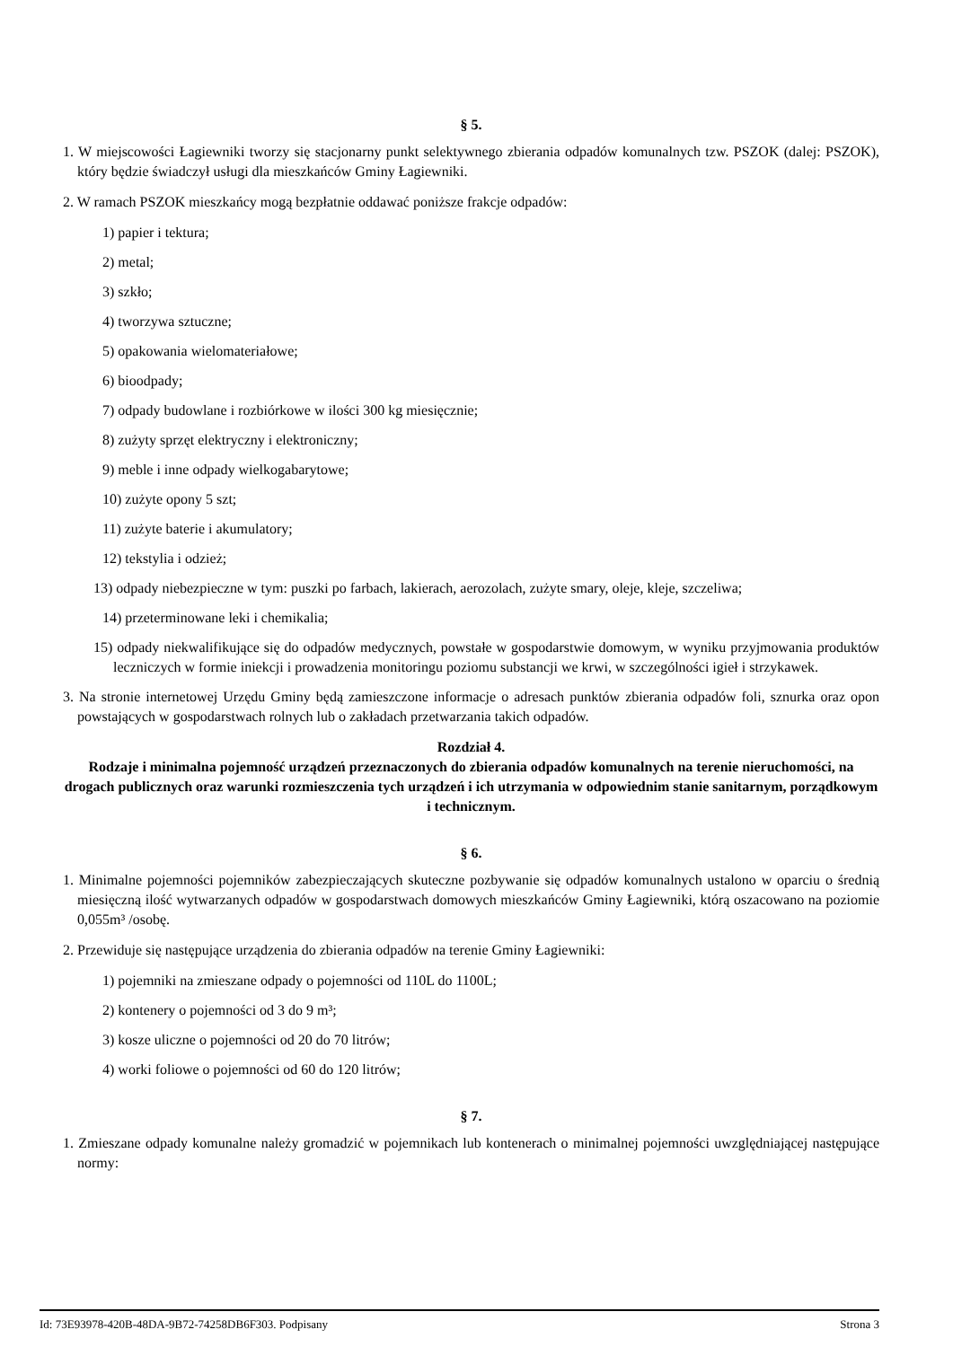§ 5.
1. W miejscowości Łagiewniki tworzy się stacjonarny punkt selektywnego zbierania odpadów komunalnych tzw. PSZOK (dalej: PSZOK), który będzie świadczył usługi dla mieszkańców Gminy Łagiewniki.
2. W ramach PSZOK mieszkańcy mogą bezpłatnie oddawać poniższe frakcje odpadów:
1) papier i tektura;
2) metal;
3) szkło;
4) tworzywa sztuczne;
5) opakowania wielomateriałowe;
6) bioodpady;
7) odpady budowlane i rozbiórkowe w ilości 300 kg miesięcznie;
8) zużyty sprzęt elektryczny i elektroniczny;
9) meble i inne odpady wielkogabarytowe;
10) zużyte opony 5 szt;
11) zużyte baterie i akumulatory;
12) tekstylia i odzież;
13) odpady niebezpieczne w tym: puszki po farbach, lakierach, aerozolach, zużyte smary, oleje, kleje, szczeliwa;
14) przeterminowane leki i chemikalia;
15) odpady niekwalifikujące się do odpadów medycznych, powstałe w gospodarstwie domowym, w wyniku przyjmowania produktów leczniczych w formie iniekcji i prowadzenia monitoringu poziomu substancji we krwi, w szczególności igieł i strzykawek.
3. Na stronie internetowej Urzędu Gminy będą zamieszczone informacje o adresach punktów zbierania odpadów foli, sznurka oraz opon powstających w gospodarstwach rolnych lub o zakładach przetwarzania takich odpadów.
Rozdział 4.
Rodzaje i minimalna pojemność urządzeń przeznaczonych do zbierania odpadów komunalnych na terenie nieruchomości, na drogach publicznych oraz warunki rozmieszczenia tych urządzeń i ich utrzymania w odpowiednim stanie sanitarnym, porządkowym i technicznym.
§ 6.
1. Minimalne pojemności pojemników zabezpieczających skuteczne pozbywanie się odpadów komunalnych ustalono w oparciu o średnią miesięczną ilość wytwarzanych odpadów w gospodarstwach domowych mieszkańców Gminy Łagiewniki, którą oszacowano na poziomie 0,055m³ /osobę.
2. Przewiduje się następujące urządzenia do zbierania odpadów na terenie Gminy Łagiewniki:
1) pojemniki na zmieszane odpady o pojemności od 110L do 1100L;
2) kontenery o pojemności od 3 do 9 m³;
3) kosze uliczne o pojemności od 20 do 70 litrów;
4) worki foliowe o pojemności od 60 do 120 litrów;
§ 7.
1. Zmieszane odpady komunalne należy gromadzić w pojemnikach lub kontenerach o minimalnej pojemności uwzględniającej następujące normy:
Id: 73E93978-420B-48DA-9B72-74258DB6F303. Podpisany Strona 3